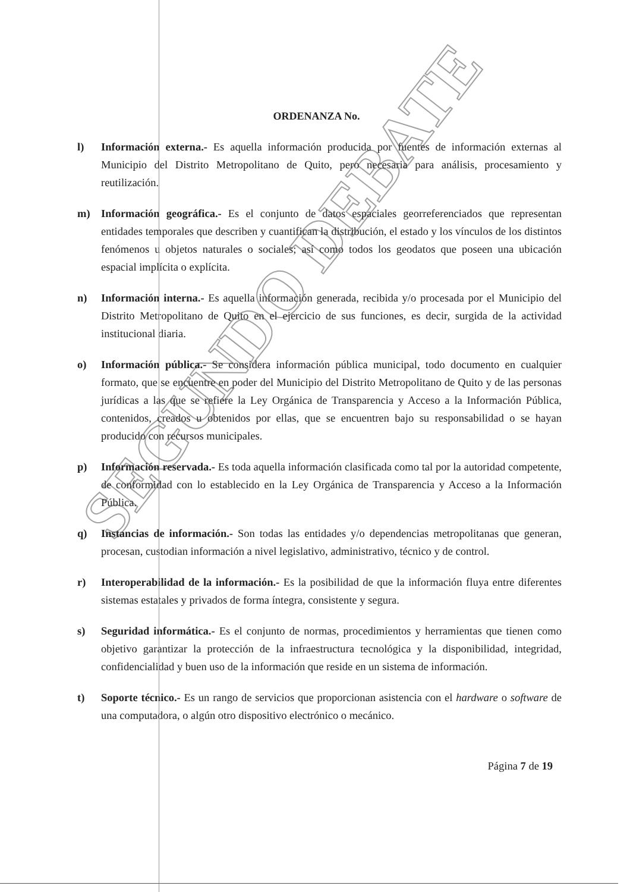ORDENANZA No.
l) Información externa.- Es aquella información producida por fuentes de información externas al Municipio del Distrito Metropolitano de Quito, pero necesaria para análisis, procesamiento y reutilización.
m) Información geográfica.- Es el conjunto de datos espaciales georreferenciados que representan entidades temporales que describen y cuantifican la distribución, el estado y los vínculos de los distintos fenómenos u objetos naturales o sociales; así como todos los geodatos que poseen una ubicación espacial implícita o explícita.
n) Información interna.- Es aquella información generada, recibida y/o procesada por el Municipio del Distrito Metropolitano de Quito en el ejercicio de sus funciones, es decir, surgida de la actividad institucional diaria.
o) Información pública.- Se considera información pública municipal, todo documento en cualquier formato, que se encuentre en poder del Municipio del Distrito Metropolitano de Quito y de las personas jurídicas a las que se refiere la Ley Orgánica de Transparencia y Acceso a la Información Pública, contenidos, creados u obtenidos por ellas, que se encuentren bajo su responsabilidad o se hayan producido con recursos municipales.
p) Información reservada.- Es toda aquella información clasificada como tal por la autoridad competente, de conformidad con lo establecido en la Ley Orgánica de Transparencia y Acceso a la Información Pública.
q) Instancias de información.- Son todas las entidades y/o dependencias metropolitanas que generan, procesan, custodian información a nivel legislativo, administrativo, técnico y de control.
r) Interoperabilidad de la información.- Es la posibilidad de que la información fluya entre diferentes sistemas estatales y privados de forma íntegra, consistente y segura.
s) Seguridad informática.- Es el conjunto de normas, procedimientos y herramientas que tienen como objetivo garantizar la protección de la infraestructura tecnológica y la disponibilidad, integridad, confidencialidad y buen uso de la información que reside en un sistema de información.
t) Soporte técnico.- Es un rango de servicios que proporcionan asistencia con el hardware o software de una computadora, o algún otro dispositivo electrónico o mecánico.
Página 7 de 19
SEGUNDO DEBATE